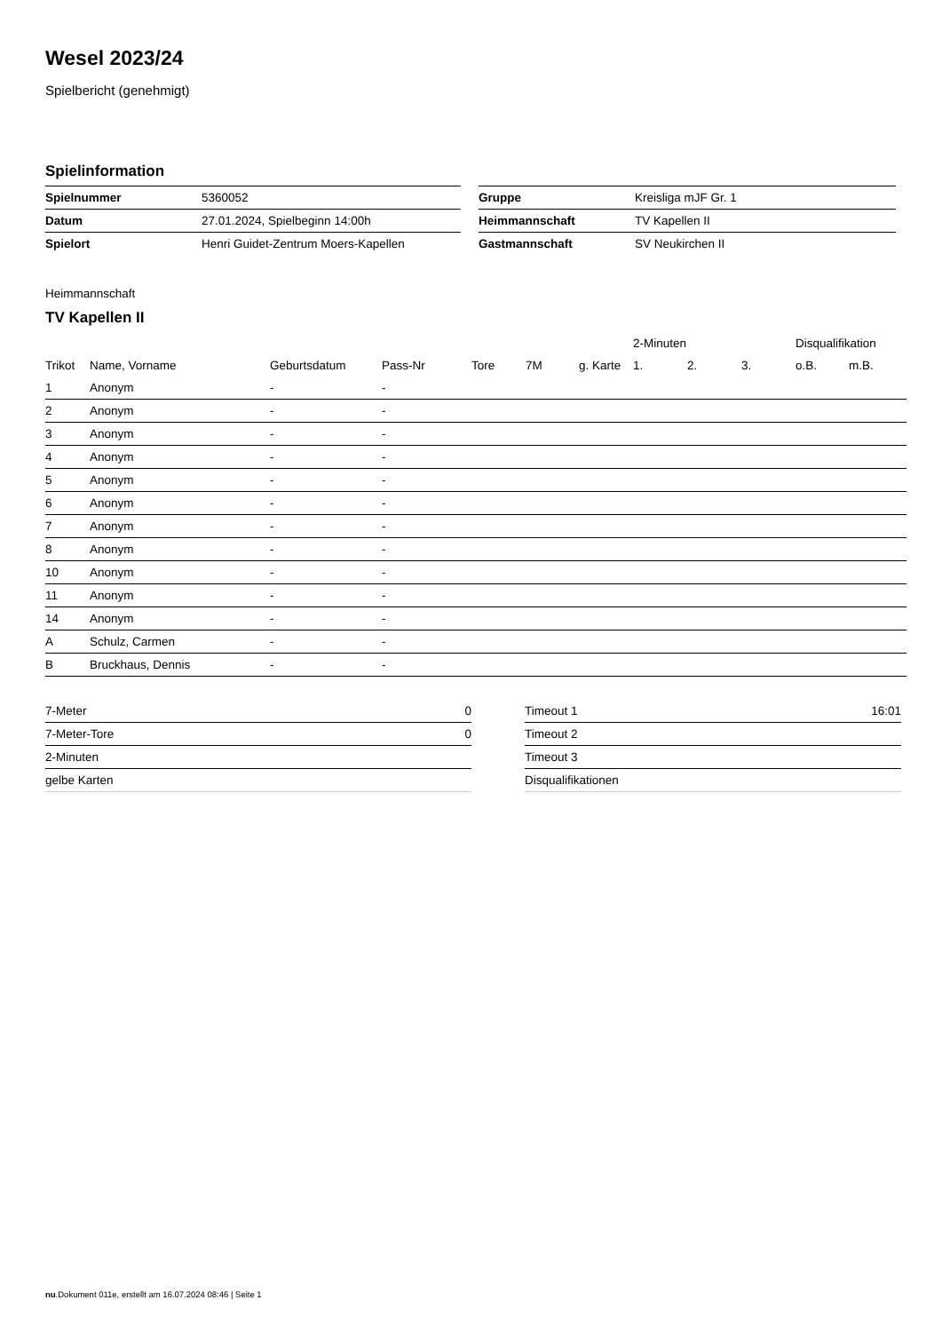Wesel 2023/24
Spielbericht (genehmigt)
Spielinformation
| Spielnummer | 5360052 |
| Datum | 27.01.2024, Spielbeginn 14:00h |
| Spielort | Henri Guidet-Zentrum Moers-Kapellen |
| Gruppe | Kreisliga mJF Gr. 1 |
| Heimmannschaft | TV Kapellen II |
| Gastmannschaft | SV Neukirchen II |
Heimmannschaft
TV Kapellen II
| | | | | | | | 2-Minuten | | | Disqualifikation | |
| Trikot | Name, Vorname | Geburtsdatum | Pass-Nr | Tore | 7M | g. Karte | 1. | 2. | 3. | o.B. | m.B. |
| 1 | Anonym | - | - | | | | | | | | |
| 2 | Anonym | - | - | | | | | | | | |
| 3 | Anonym | - | - | | | | | | | | |
| 4 | Anonym | - | - | | | | | | | | |
| 5 | Anonym | - | - | | | | | | | | |
| 6 | Anonym | - | - | | | | | | | | |
| 7 | Anonym | - | - | | | | | | | | |
| 8 | Anonym | - | - | | | | | | | | |
| 10 | Anonym | - | - | | | | | | | | |
| 11 | Anonym | - | - | | | | | | | | |
| 14 | Anonym | - | - | | | | | | | | |
| A | Schulz, Carmen | - | - | | | | | | | | |
| B | Bruckhaus, Dennis | - | - | | | | | | | | |
| 7-Meter | 0 |
| 7-Meter-Tore | 0 |
| 2-Minuten | |
| gelbe Karten | |
| Timeout 1 | 16:01 |
| Timeout 2 | |
| Timeout 3 | |
| Disqualifikationen | |
nu.Dokument 011e, erstellt am 16.07.2024 08:46 | Seite 1